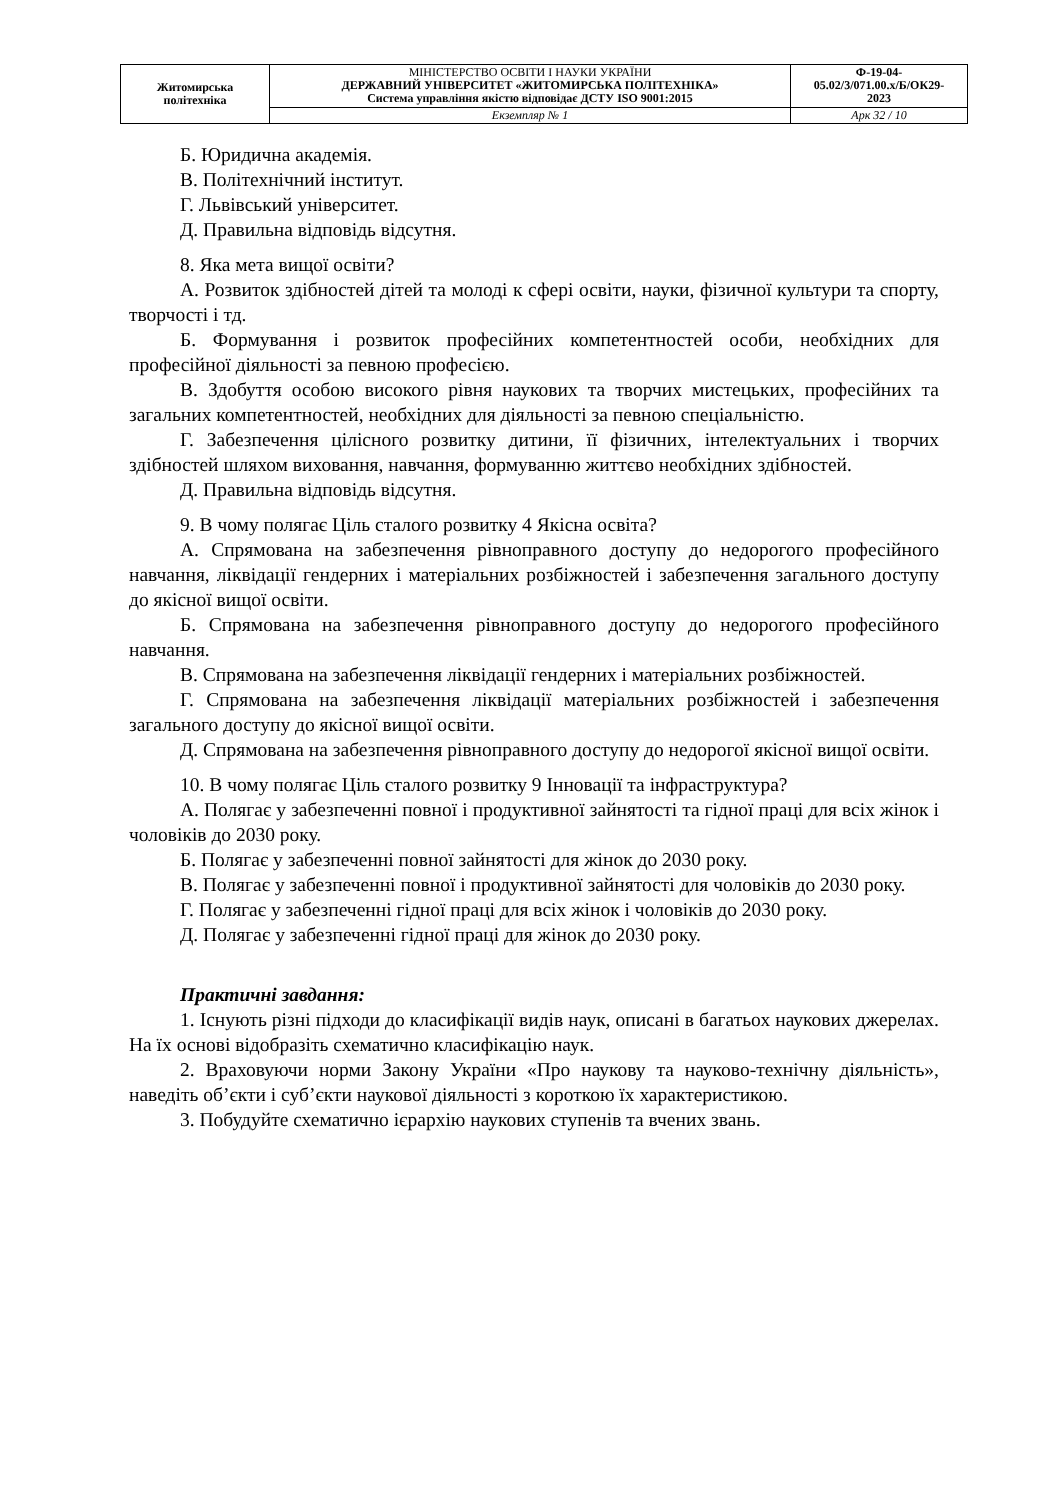| Житомирська політехніка | МІНІСТЕРСТВО ОСВІТИ І НАУКИ УКРАЇНИ ДЕРЖАВНИЙ УНІВЕРСИТЕТ «ЖИТОМИРСЬКА ПОЛІТЕХНІКА» Система управління якістю відповідає ДСТУ ISO 9001:2015 | Ф-19-04- 05.02/3/071.00.х/Б/ОК29- 2023 |
| | Екземпляр № 1 | Арк 32 / 10 |
Б. Юридична академія.
В. Політехнічний інститут.
Г. Львівський університет.
Д. Правильна відповідь відсутня.
8. Яка мета вищої освіти?
А. Розвиток здібностей дітей та молоді к сфері освіти, науки, фізичної культури та спорту, творчості і тд.
Б. Формування і розвиток професійних компетентностей особи, необхідних для професійної діяльності за певною професією.
В. Здобуття особою високого рівня наукових та творчих мистецьких, професійних та загальних компетентностей, необхідних для діяльності за певною спеціальністю.
Г. Забезпечення цілісного розвитку дитини, її фізичних, інтелектуальних і творчих здібностей шляхом виховання, навчання, формуванню життєво необхідних здібностей.
Д. Правильна відповідь відсутня.
9. В чому полягає Ціль сталого розвитку 4 Якісна освіта?
А. Спрямована на забезпечення рівноправного доступу до недорогого професійного навчання, ліквідації гендерних і матеріальних розбіжностей і забезпечення загального доступу до якісної вищої освіти.
Б. Спрямована на забезпечення рівноправного доступу до недорогого професійного навчання.
В. Спрямована на забезпечення ліквідації гендерних і матеріальних розбіжностей.
Г. Спрямована на забезпечення ліквідації матеріальних розбіжностей і забезпечення загального доступу до якісної вищої освіти.
Д. Спрямована на забезпечення рівноправного доступу до недорогої якісної вищої освіти.
10. В чому полягає Ціль сталого розвитку 9 Інновації та інфраструктура?
А. Полягає у забезпеченні повної і продуктивної зайнятості та гідної праці для всіх жінок і чоловіків до 2030 року.
Б. Полягає у забезпеченні повної зайнятості для жінок до 2030 року.
В. Полягає у забезпеченні повної і продуктивної зайнятості для чоловіків до 2030 року.
Г. Полягає у забезпеченні гідної праці для всіх жінок і чоловіків до 2030 року.
Д. Полягає у забезпеченні гідної праці для жінок до 2030 року.
Практичні завдання:
1. Існують різні підходи до класифікації видів наук, описані в багатьох наукових джерелах. На їх основі відобразіть схематично класифікацію наук.
2. Враховуючи норми Закону України «Про наукову та науково-технічну діяльність», наведіть об’єкти і суб’єкти наукової діяльності з короткою їх характеристикою.
3. Побудуйте схематично ієрархію наукових ступенів та вчених звань.